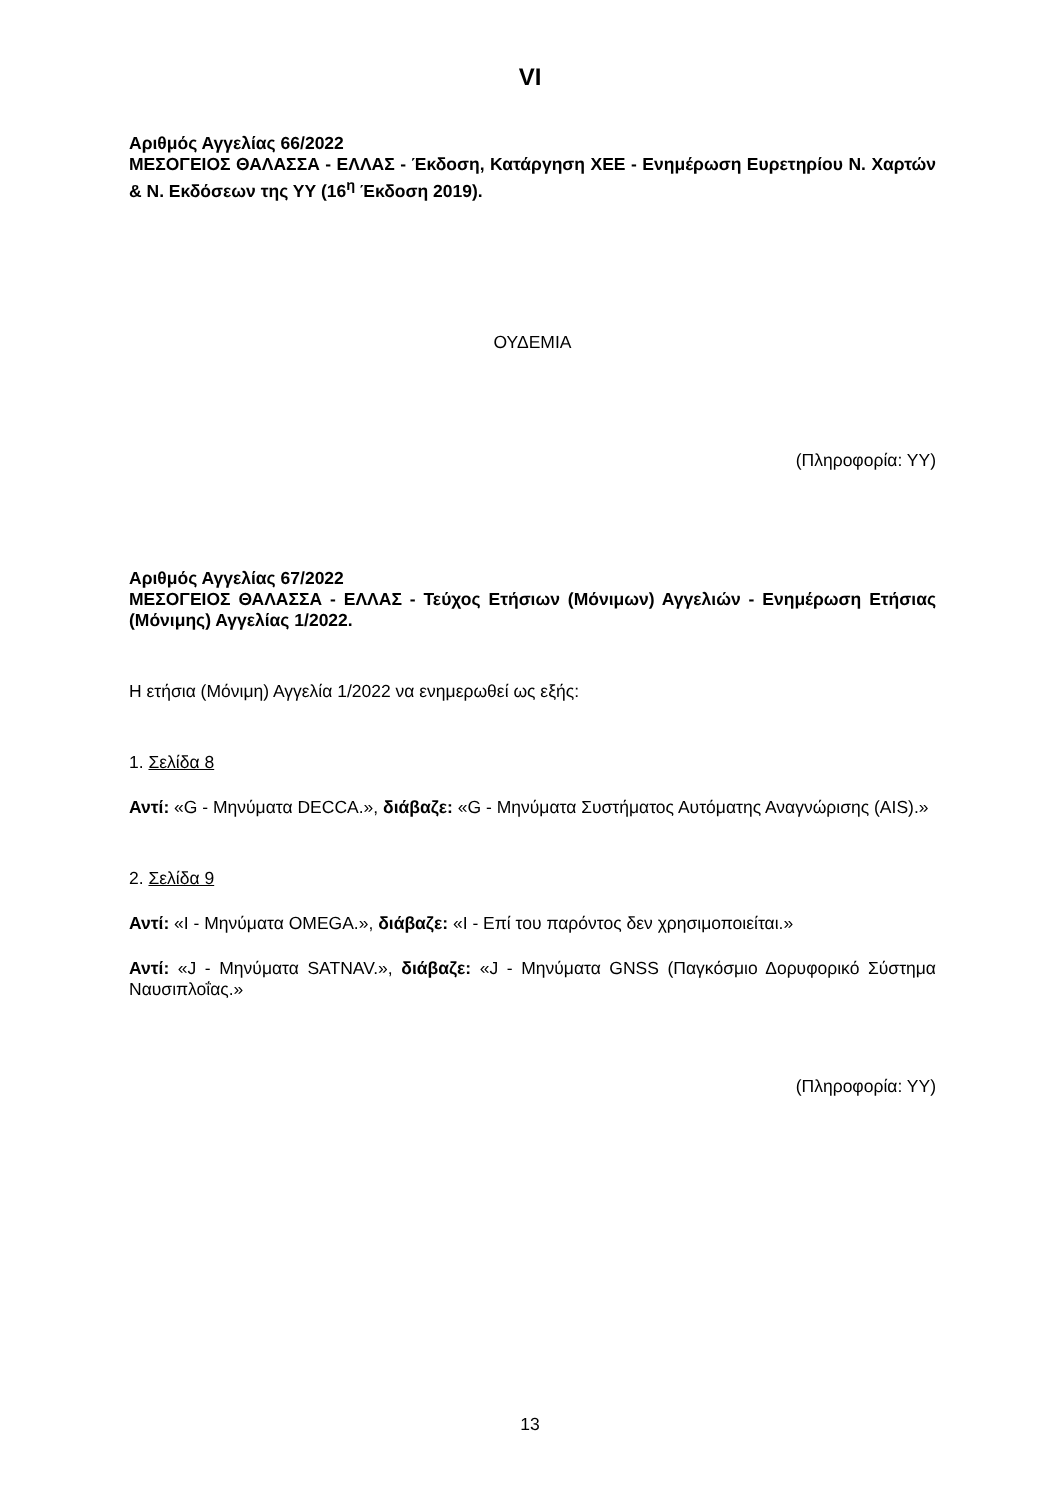VI
Αριθμός Αγγελίας 66/2022
ΜΕΣΟΓΕΙΟΣ ΘΑΛΑΣΣΑ - ΕΛΛΑΣ - Έκδοση, Κατάργηση ΧΕΕ - Ενημέρωση Ευρετηρίου Ν. Χαρτών & Ν. Εκδόσεων της ΥΥ (16<sup>η</sup> Έκδοση 2019).
ΟΥΔΕΜΙΑ
(Πληροφορία: ΥΥ)
Αριθμός Αγγελίας 67/2022
ΜΕΣΟΓΕΙΟΣ ΘΑΛΑΣΣΑ - ΕΛΛΑΣ - Τεύχος Ετήσιων (Μόνιμων) Αγγελιών - Ενημέρωση Ετήσιας (Μόνιμης) Αγγελίας 1/2022.
Η ετήσια (Μόνιμη) Αγγελία 1/2022 να ενημερωθεί ως εξής:
1. Σελίδα 8
Αντί: «G - Μηνύματα DECCA.», διάβαζε: «G - Μηνύματα Συστήματος Αυτόματης Αναγνώρισης (AIS).»
2. Σελίδα 9
Αντί: «I - Μηνύματα OMEGA.», διάβαζε: «I - Επί του παρόντος δεν χρησιμοποιείται.»
Αντί: «J - Μηνύματα SATNAV.», διάβαζε: «J - Μηνύματα GNSS (Παγκόσμιο Δορυφορικό Σύστημα Ναυσιπλοΐας.»
(Πληροφορία: ΥΥ)
13